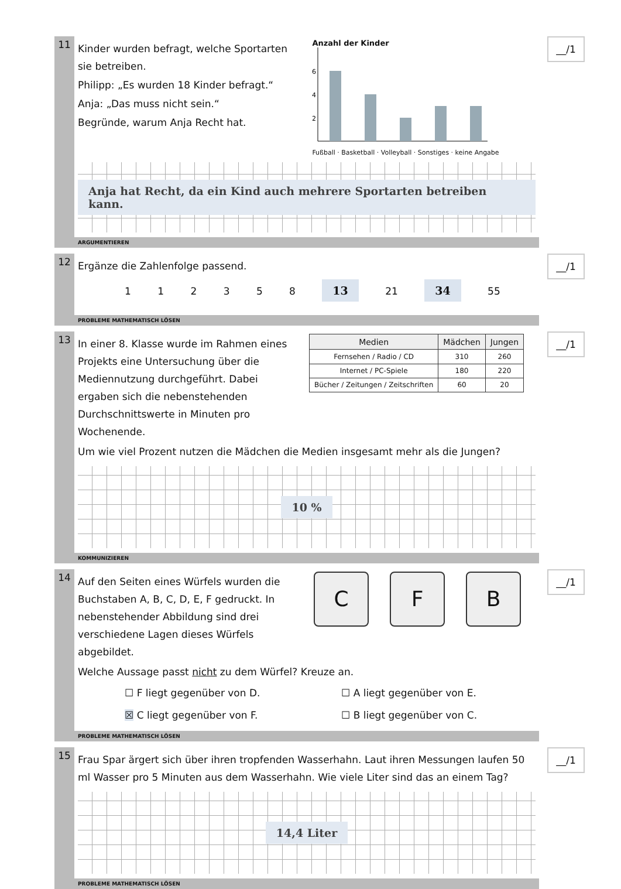11
Kinder wurden befragt, welche Sportarten sie betreiben.
Philipp: „Es wurden 18 Kinder befragt.“
Anja: „Das muss nicht sein.“
Begründe, warum Anja Recht hat.
Anzahl der Kinder
6
4
2
Fußball · Basketball · Volleyball · Sonstiges · keine Angabe
Anja hat Recht, da ein Kind auch mehrere Sportarten betreiben kann.
__/1
ARGUMENTIEREN
12
Ergänze die Zahlenfolge passend.
1 1 2 3 5 8 13 21 34 55
__/1
PROBLEME MATHEMATISCH LÖSEN
13
In einer 8. Klasse wurde im Rahmen eines Projekts eine Untersuchung über die Mediennutzung durchgeführt. Dabei ergaben sich die nebenstehenden Durchschnittswerte in Minuten pro Wochenende.
| Medien | Mädchen | Jungen |
| --- | --- | --- |
| Fernsehen / Radio / CD | 310 | 260 |
| Internet / PC-Spiele | 180 | 220 |
| Bücher / Zeitungen / Zeitschriften | 60 | 20 |
Um wie viel Prozent nutzen die Mädchen die Medien insgesamt mehr als die Jungen?
10 %
__/1
KOMMUNIZIEREN
14
Auf den Seiten eines Würfels wurden die Buchstaben A, B, C, D, E, F gedruckt. In nebenstehender Abbildung sind drei verschiedene Lagen dieses Würfels abgebildet.
C F B
Welche Aussage passt nicht zu dem Würfel? Kreuze an.
☐ F liegt gegenüber von D.
☐ A liegt gegenüber von E.
☒ C liegt gegenüber von F.
☐ B liegt gegenüber von C.
__/1
PROBLEME MATHEMATISCH LÖSEN
15
Frau Spar ärgert sich über ihren tropfenden Wasserhahn. Laut ihren Messungen laufen 50 ml Wasser pro 5 Minuten aus dem Wasserhahn. Wie viele Liter sind das an einem Tag?
14,4 Liter
__/1
PROBLEME MATHEMATISCH LÖSEN